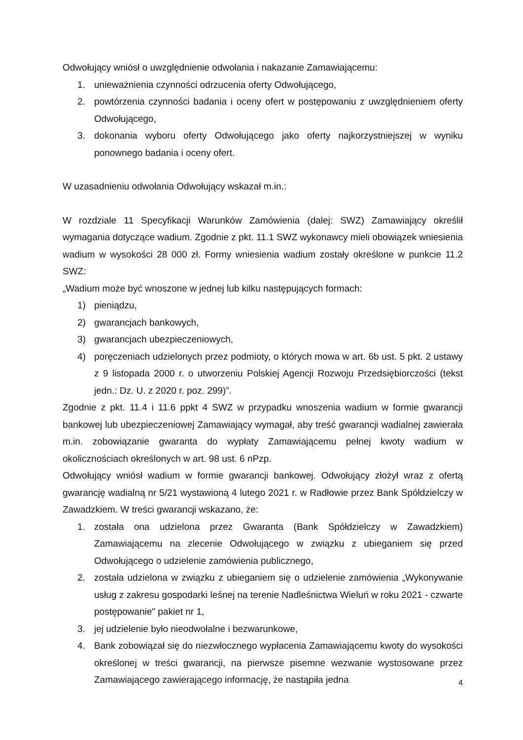Odwołujący wniósł o uwzględnienie odwołania i nakazanie Zamawiającemu:
1. unieważnienia czynności odrzucenia oferty Odwołującego,
2. powtórzenia czynności badania i oceny ofert w postępowaniu z uwzględnieniem oferty Odwołującego,
3. dokonania wyboru oferty Odwołującego jako oferty najkorzystniejszej w wyniku ponownego badania i oceny ofert.
W uzasadnieniu odwołania Odwołujący wskazał m.in.:
W rozdziale 11 Specyfikacji Warunków Zamówienia (dalej: SWZ) Zamawiający określił wymagania dotyczące wadium. Zgodnie z pkt. 11.1 SWZ wykonawcy mieli obowiązek wniesienia wadium w wysokości 28 000 zł. Formy wniesienia wadium zostały określone w punkcie 11.2 SWZ:
„Wadium może być wnoszone w jednej lub kilku następujących formach:
1) pieniądzu,
2) gwarancjach bankowych,
3) gwarancjach ubezpieczeniowych,
4) poręczeniach udzielonych przez podmioty, o których mowa w art. 6b ust. 5 pkt. 2 ustawy z 9 listopada 2000 r. o utworzeniu Polskiej Agencji Rozwoju Przedsiębiorczości (tekst jedn.: Dz. U. z 2020 r. poz. 299)”.
Zgodnie z pkt. 11.4 i 11.6 ppkt 4 SWZ w przypadku wnoszenia wadium w formie gwarancji bankowej lub ubezpieczeniowej Zamawiający wymagał, aby treść gwarancji wadialnej zawierała m.in. zobowiązanie gwaranta do wypłaty Zamawiającemu pełnej kwoty wadium w okolicznościach określonych w art. 98 ust. 6 nPzp.
Odwołujący wniósł wadium w formie gwarancji bankowej. Odwołujący złożył wraz z ofertą gwarancję wadialną nr 5/21 wystawioną 4 lutego 2021 r. w Radłowie przez Bank Spółdzielczy w Zawadzkiem. W treści gwarancji wskazano, że:
1. została ona udzielona przez Gwaranta (Bank Spółdzielczy w Zawadzkiem) Zamawiającemu na zlecenie Odwołującego w związku z ubieganiem się przed Odwołującego o udzielenie zamówienia publicznego,
2. została udzielona w związku z ubieganiem się o udzielenie zamówienia „Wykonywanie usług z zakresu gospodarki leśnej na terenie Nadleśnictwa Wieluń w roku 2021 - czwarte postępowanie" pakiet nr 1,
3. jej udzielenie było nieodwołalne i bezwarunkowe,
4. Bank zobowiązał się do niezwłocznego wypłacenia Zamawiającemu kwoty do wysokości określonej w treści gwarancji, na pierwsze pisemne wezwanie wystosowane przez Zamawiającego zawierającego informację, że nastąpiła jedna
4